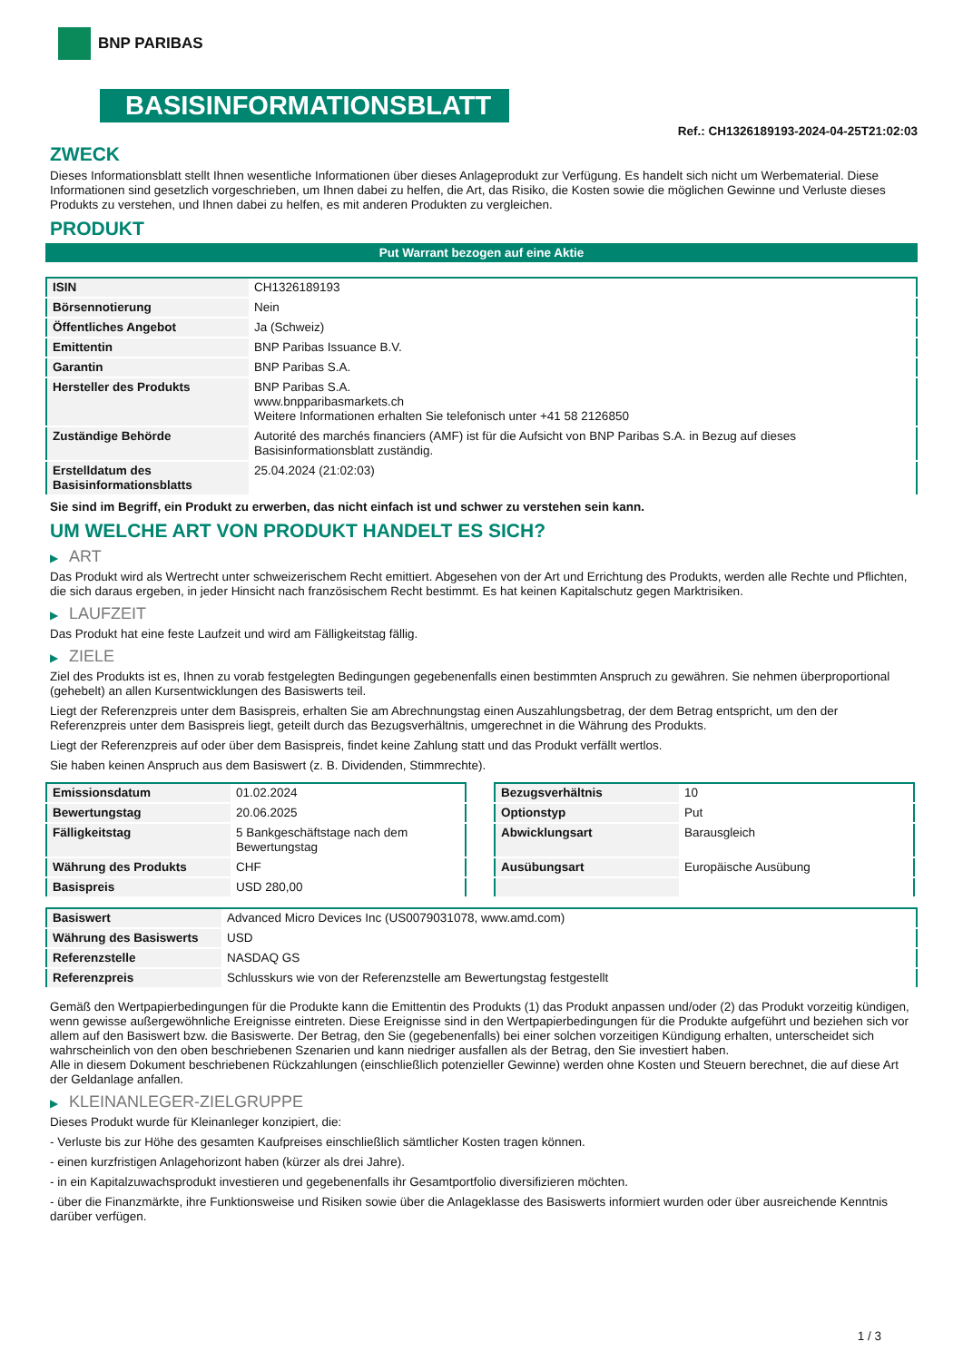BNP PARIBAS
BASISINFORMATIONSBLATT
Ref.: CH1326189193-2024-04-25T21:02:03
ZWECK
Dieses Informationsblatt stellt Ihnen wesentliche Informationen über dieses Anlageprodukt zur Verfügung. Es handelt sich nicht um Werbematerial. Diese Informationen sind gesetzlich vorgeschrieben, um Ihnen dabei zu helfen, die Art, das Risiko, die Kosten sowie die möglichen Gewinne und Verluste dieses Produkts zu verstehen, und Ihnen dabei zu helfen, es mit anderen Produkten zu vergleichen.
PRODUKT
Put Warrant bezogen auf eine Aktie
| ISIN | CH1326189193 |
| Börsennotierung | Nein |
| Öffentliches Angebot | Ja (Schweiz) |
| Emittentin | BNP Paribas Issuance B.V. |
| Garantin | BNP Paribas S.A. |
| Hersteller des Produkts | BNP Paribas S.A. www.bnpparibasmarkets.ch Weitere Informationen erhalten Sie telefonisch unter +41 58 2126850 |
| Zuständige Behörde | Autorité des marchés financiers (AMF) ist für die Aufsicht von BNP Paribas S.A. in Bezug auf dieses Basisinformationsblatt zuständig. |
| Erstelldatum des Basisinformationsblatts | 25.04.2024 (21:02:03) |
Sie sind im Begriff, ein Produkt zu erwerben, das nicht einfach ist und schwer zu verstehen sein kann.
UM WELCHE ART VON PRODUKT HANDELT ES SICH?
▶ ART
Das Produkt wird als Wertrecht unter schweizerischem Recht emittiert. Abgesehen von der Art und Errichtung des Produkts, werden alle Rechte und Pflichten, die sich daraus ergeben, in jeder Hinsicht nach französischem Recht bestimmt. Es hat keinen Kapitalschutz gegen Marktrisiken.
▶ LAUFZEIT
Das Produkt hat eine feste Laufzeit und wird am Fälligkeitstag fällig.
▶ ZIELE
Ziel des Produkts ist es, Ihnen zu vorab festgelegten Bedingungen gegebenenfalls einen bestimmten Anspruch zu gewähren. Sie nehmen überproportional (gehebelt) an allen Kursentwicklungen des Basiswerts teil.
Liegt der Referenzpreis unter dem Basispreis, erhalten Sie am Abrechnungstag einen Auszahlungsbetrag, der dem Betrag entspricht, um den der Referenzpreis unter dem Basispreis liegt, geteilt durch das Bezugsverhältnis, umgerechnet in die Währung des Produkts.
Liegt der Referenzpreis auf oder über dem Basispreis, findet keine Zahlung statt und das Produkt verfällt wertlos.
Sie haben keinen Anspruch aus dem Basiswert (z. B. Dividenden, Stimmrechte).
| Emissionsdatum | 01.02.2024 |
| Bewertungstag | 20.06.2025 |
| Fälligkeitstag | 5 Bankgeschäftstage nach dem Bewertungstag |
| Währung des Produkts | CHF |
| Basispreis | USD 280,00 |
| Bezugsverhältnis | 10 |
| Optionstyp | Put |
| Abwicklungsart | Barausgleich |
| Ausübungsart | Europäische Ausübung |
| Basiswert | Advanced Micro Devices Inc (US0079031078, www.amd.com) |
| Währung des Basiswerts | USD |
| Referenzstelle | NASDAQ GS |
| Referenzpreis | Schlusskurs wie von der Referenzstelle am Bewertungstag festgestellt |
Gemäß den Wertpapierbedingungen für die Produkte kann die Emittentin des Produkts (1) das Produkt anpassen und/oder (2) das Produkt vorzeitig kündigen, wenn gewisse außergewöhnliche Ereignisse eintreten. Diese Ereignisse sind in den Wertpapierbedingungen für die Produkte aufgeführt und beziehen sich vor allem auf den Basiswert bzw. die Basiswerte. Der Betrag, den Sie (gegebenenfalls) bei einer solchen vorzeitigen Kündigung erhalten, unterscheidet sich wahrscheinlich von den oben beschriebenen Szenarien und kann niedriger ausfallen als der Betrag, den Sie investiert haben.
Alle in diesem Dokument beschriebenen Rückzahlungen (einschließlich potenzieller Gewinne) werden ohne Kosten und Steuern berechnet, die auf diese Art der Geldanlage anfallen.
▶ KLEINANLEGER-ZIELGRUPPE
Dieses Produkt wurde für Kleinanleger konzipiert, die:
- Verluste bis zur Höhe des gesamten Kaufpreises einschließlich sämtlicher Kosten tragen können.
- einen kurzfristigen Anlagehorizont haben (kürzer als drei Jahre).
- in ein Kapitalzuwachsprodukt investieren und gegebenenfalls ihr Gesamtportfolio diversifizieren möchten.
- über die Finanzmärkte, ihre Funktionsweise und Risiken sowie über die Anlageklasse des Basiswerts informiert wurden oder über ausreichende Kenntnis darüber verfügen.
1 / 3